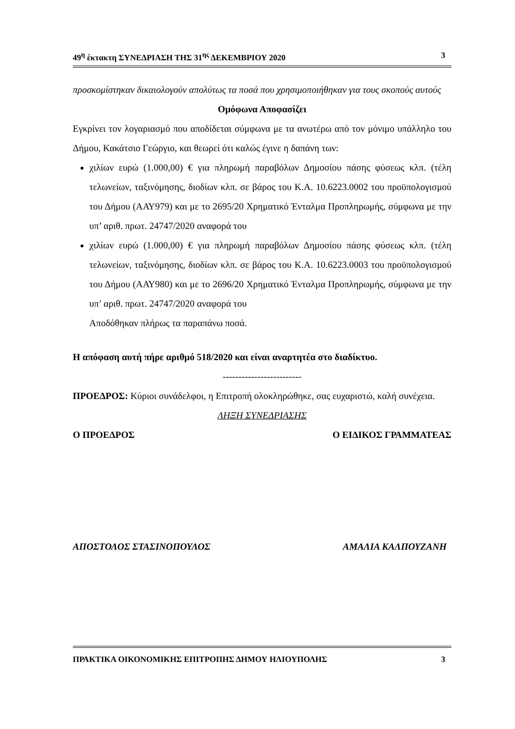49<sup>η</sup> έκτακτη ΣΥΝΕΔΡΙΑΣΗ ΤΗΣ 31<sup>ης</sup> ΔΕΚΕΜΒΡΙΟΥ 2020 3
προσκομίστηκαν δικαιολογούν απολύτως τα ποσά που χρησιμοποιήθηκαν για τους σκοπούς αυτούς
Ομόφωνα Αποφασίζει
Εγκρίνει τον λογαριασμό που αποδίδεται σύμφωνα με τα ανωτέρω από τον μόνιμο υπάλληλο του Δήμου, Κακάτσιο Γεώργιο, και θεωρεί ότι καλώς έγινε η δαπάνη των:
χιλίων ευρώ (1.000,00) € για πληρωμή παραβόλων Δημοσίου πάσης φύσεως κλπ. (τέλη τελωνείων, ταξινόμησης, διοδίων κλπ. σε βάρος του Κ.Α. 10.6223.0002 του προϋπολογισμού του Δήμου (ΑΑΥ979) και με το 2695/20 Χρηματικό Ένταλμα Προπληρωμής, σύμφωνα με την υπ’ αριθ. πρωτ. 24747/2020 αναφορά του
χιλίων ευρώ (1.000,00) € για πληρωμή παραβόλων Δημοσίου πάσης φύσεως κλπ. (τέλη τελωνείων, ταξινόμησης, διοδίων κλπ. σε βάρος του Κ.Α. 10.6223.0003 του προϋπολογισμού του Δήμου (ΑΑΥ980) και με το 2696/20 Χρηματικό Ένταλμα Προπληρωμής, σύμφωνα με την υπ’ αριθ. πρωτ. 24747/2020 αναφορά του
Αποδόθηκαν πλήρως τα παραπάνω ποσά.
Η απόφαση αυτή πήρε αριθμό 518/2020 και είναι αναρτητέα στο διαδίκτυο.
-------------------------
ΠΡΟΕΔΡΟΣ: Κύριοι συνάδελφοι, η Επιτροπή ολοκληρώθηκε, σας ευχαριστώ, καλή συνέχεια.
ΛΗΞΗ ΣΥΝΕΔΡΙΑΣΗΣ
Ο ΠΡΟΕΔΡΟΣ Ο ΕΙΔΙΚΟΣ ΓΡΑΜΜΑΤΕΑΣ
ΑΠΟΣΤΟΛΟΣ ΣΤΑΣΙΝΟΠΟΥΛΟΣ ΑΜΑΛΙΑ ΚΑΛΠΟΥΖΑΝΗ
ΠΡΑΚΤΙΚΑ ΟΙΚΟΝΟΜΙΚΗΣ ΕΠΙΤΡΟΠΗΣ ΔΗΜΟΥ ΗΛΙΟΥΠΟΛΗΣ 3